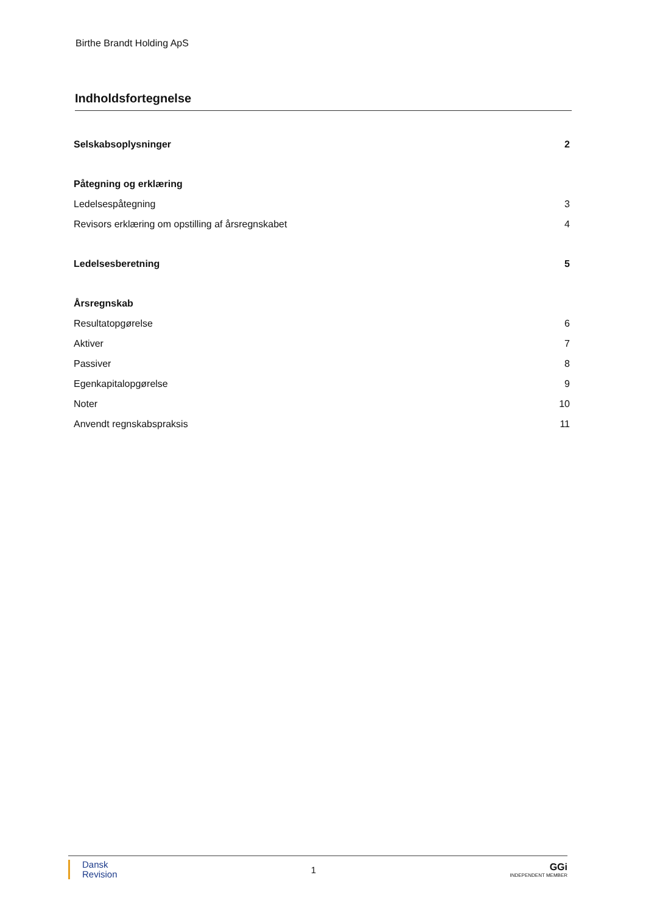Birthe Brandt Holding ApS
Indholdsfortegnelse
Selskabsoplysninger 2
Påtegning og erklæring
Ledelsespåtegning 3
Revisors erklæring om opstilling af årsregnskabet 4
Ledelsesberetning 5
Årsregnskab
Resultatopgørelse 6
Aktiver 7
Passiver 8
Egenkapitalopgørelse 9
Noter 10
Anvendt regnskabspraksis 11
Dansk
Revision
1 GGi
INDEPENDENT MEMBER